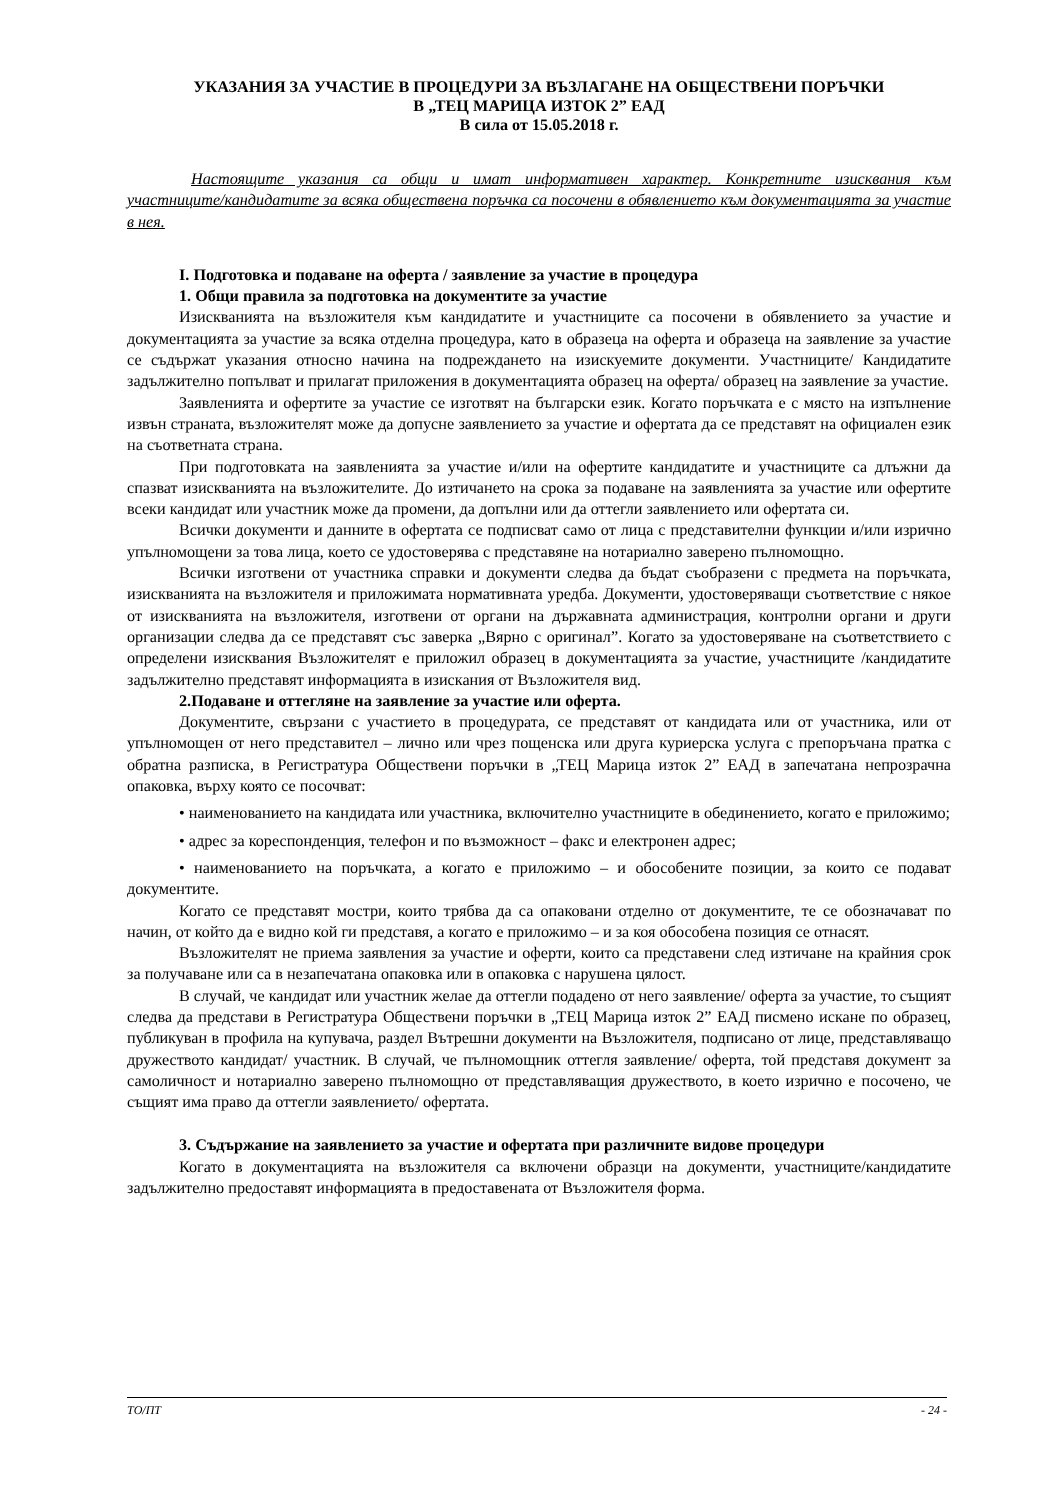УКАЗАНИЯ ЗА УЧАСТИЕ В ПРОЦЕДУРИ ЗА ВЪЗЛАГАНЕ НА ОБЩЕСТВЕНИ ПОРЪЧКИ
В „ТЕЦ МАРИЦА ИЗТОК 2” ЕАД
В сила от 15.05.2018 г.
Настоящите указания са общи и имат информативен характер. Конкретните изисквания към участниците/кандидатите за всяка обществена поръчка са посочени в обявлението към документацията за участие в нея.
I. Подготовка и подаване на оферта / заявление за участие в процедура
1. Общи правила за подготовка на документите за участие
Изискванията на възложителя към кандидатите и участниците са посочени в обявлението за участие и документацията за участие за всяка отделна процедура, като в образеца на оферта и образеца на заявление за участие се съдържат указания относно начина на подреждането на изискуемите документи. Участниците/ Кандидатите задължително попълват и прилагат приложения в документацията образец на оферта/ образец на заявление за участие.
Заявленията и офертите за участие се изготвят на български език. Когато поръчката е с място на изпълнение извън страната, възложителят може да допусне заявлението за участие и офертата да се представят на официален език на съответната страна.
При подготовката на заявленията за участие и/или на офертите кандидатите и участниците са длъжни да спазват изискванията на възложителите. До изтичането на срока за подаване на заявленията за участие или офертите всеки кандидат или участник може да промени, да допълни или да оттегли заявлението или офертата си.
Всички документи и данните в офертата се подписват само от лица с представителни функции и/или изрично упълномощени за това лица, което се удостоверява с представяне на нотариално заверено пълномощно.
Всички изготвени от участника справки и документи следва да бъдат съобразени с предмета на поръчката, изискванията на възложителя и приложимата нормативната уредба. Документи, удостоверяващи съответствие с някое от изискванията на възложителя, изготвени от органи на държавната администрация, контролни органи и други организации следва да се представят със заверка „Вярно с оригинал”. Когато за удостоверяване на съответствието с определени изисквания Възложителят е приложил образец в документацията за участие, участниците /кандидатите задължително представят информацията в изискания от Възложителя вид.
2.Подаване и оттегляне на заявление за участие или оферта.
Документите, свързани с участието в процедурата, се представят от кандидата или от участника, или от упълномощен от него представител – лично или чрез пощенска или друга куриерска услуга с препоръчана пратка с обратна разписка, в Регистратура Обществени поръчки в „ТЕЦ Марица изток 2” ЕАД в запечатана непрозрачна опаковка, върху която се посочват:
• наименованието на кандидата или участника, включително участниците в обединението, когато е приложимо;
• адрес за кореспонденция, телефон и по възможност – факс и електронен адрес;
• наименованието на поръчката, а когато е приложимо – и обособените позиции, за които се подават документите.
Когато се представят мостри, които трябва да са опаковани отделно от документите, те се обозначават по начин, от който да е видно кой ги представя, а когато е приложимо – и за коя обособена позиция се отнасят.
Възложителят не приема заявления за участие и оферти, които са представени след изтичане на крайния срок за получаване или са в незапечатана опаковка или в опаковка с нарушена цялост.
В случай, че кандидат или участник желае да оттегли подадено от него заявление/ оферта за участие, то същият следва да представи в Регистратура Обществени поръчки в „ТЕЦ Марица изток 2” ЕАД писмено искане по образец, публикуван в профила на купувача, раздел Вътрешни документи на Възложителя, подписано от лице, представляващо дружеството кандидат/ участник. В случай, че пълномощник оттегля заявление/ оферта, той представя документ за самоличност и нотариално заверено пълномощно от представляващия дружеството, в което изрично е посочено, че същият има право да оттегли заявлението/ офертата.
3. Съдържание на заявлението за участие и офертата при различните видове процедури
Когато в документацията на възложителя са включени образци на документи, участниците/кандидатите задължително предоставят информацията в предоставената от Възложителя форма.
ТО/ПТ - 24 -